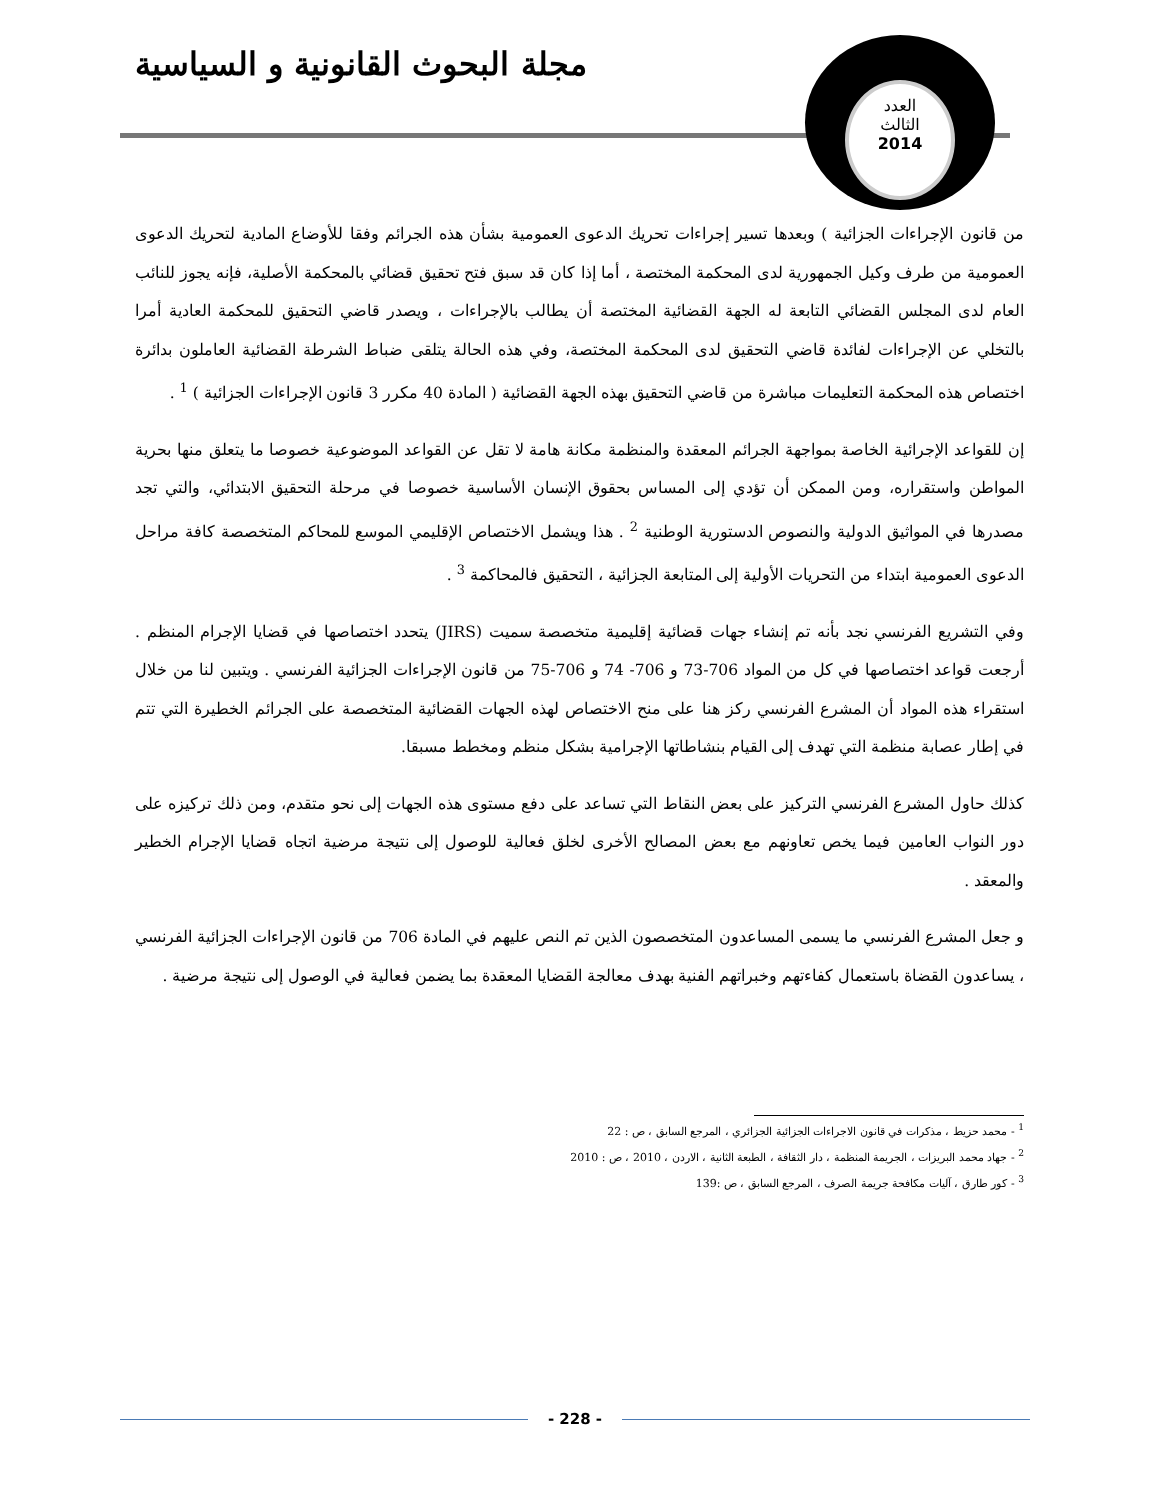مجلة البحوث القانونية و السياسية
العدد
الثالث
2014
من قانون الإجراءات الجزائية ) وبعدها تسير إجراءات تحريك الدعوى العمومية بشأن هذه الجرائم وفقا للأوضاع المادية لتحريك الدعوى العمومية من طرف وكيل الجمهورية لدى المحكمة المختصة ، أما إذا كان قد سبق فتح تحقيق قضائي بالمحكمة الأصلية، فإنه يجوز للنائب العام لدى المجلس القضائي التابعة له الجهة القضائية المختصة أن يطالب بالإجراءات ، ويصدر قاضي التحقيق للمحكمة العادية أمرا بالتخلي عن الإجراءات لفائدة قاضي التحقيق لدى المحكمة المختصة، وفي هذه الحالة يتلقى ضباط الشرطة القضائية العاملون بدائرة اختصاص هذه المحكمة التعليمات مباشرة من قاضي التحقيق بهذه الجهة القضائية ( المادة 40 مكرر 3 قانون الإجراءات الجزائية ) <sup>1</sup> .
إن للقواعد الإجرائية الخاصة بمواجهة الجرائم المعقدة والمنظمة مكانة هامة لا تقل عن القواعد الموضوعية خصوصا ما يتعلق منها بحرية المواطن واستقراره، ومن الممكن أن تؤدي إلى المساس بحقوق الإنسان الأساسية خصوصا في مرحلة التحقيق الابتدائي، والتي تجد مصدرها في المواثيق الدولية والنصوص الدستورية الوطنية <sup>2</sup> . هذا ويشمل الاختصاص الإقليمي الموسع للمحاكم المتخصصة كافة مراحل الدعوى العمومية ابتداء من التحريات الأولية إلى المتابعة الجزائية ، التحقيق فالمحاكمة <sup>3</sup> .
وفي التشريع الفرنسي نجد بأنه تم إنشاء جهات قضائية إقليمية متخصصة سميت (JIRS) يتحدد اختصاصها في قضايا الإجرام المنظم . أرجعت قواعد اختصاصها في كل من المواد 706-73 و 706- 74 و 706-75 من قانون الإجراءات الجزائية الفرنسي . ويتبين لنا من خلال استقراء هذه المواد أن المشرع الفرنسي ركز هنا على منح الاختصاص لهذه الجهات القضائية المتخصصة على الجرائم الخطيرة التي تتم في إطار عصابة منظمة التي تهدف إلى القيام بنشاطاتها الإجرامية بشكل منظم ومخطط مسبقا.
كذلك حاول المشرع الفرنسي التركيز على بعض النقاط التي تساعد على دفع مستوى هذه الجهات إلى نحو متقدم، ومن ذلك تركيزه على دور النواب العامين فيما يخص تعاونهم مع بعض المصالح الأخرى لخلق فعالية للوصول إلى نتيجة مرضية اتجاه قضايا الإجرام الخطير والمعقد .
و جعل المشرع الفرنسي ما يسمى المساعدون المتخصصون الذين تم النص عليهم في المادة 706 من قانون الإجراءات الجزائية الفرنسي ، يساعدون القضاة باستعمال كفاءتهم وخبراتهم الفنية بهدف معالجة القضايا المعقدة بما يضمن فعالية في الوصول إلى نتيجة مرضية .
<sup>1</sup> - محمد حزيط ، مذكرات في قانون الاجراءات الجزائية الجزائري ، المرجع السابق ، ص : 22
<sup>2</sup> - جهاد محمد البريزات ، الجريمة المنظمة ، دار الثقافة ، الطبعة الثانية ، الاردن ، 2010 ، ص : 2010
<sup>3</sup> - كور طارق ، آليات مكافحة جريمة الصرف ، المرجع السابق ، ص :139
- 228 -